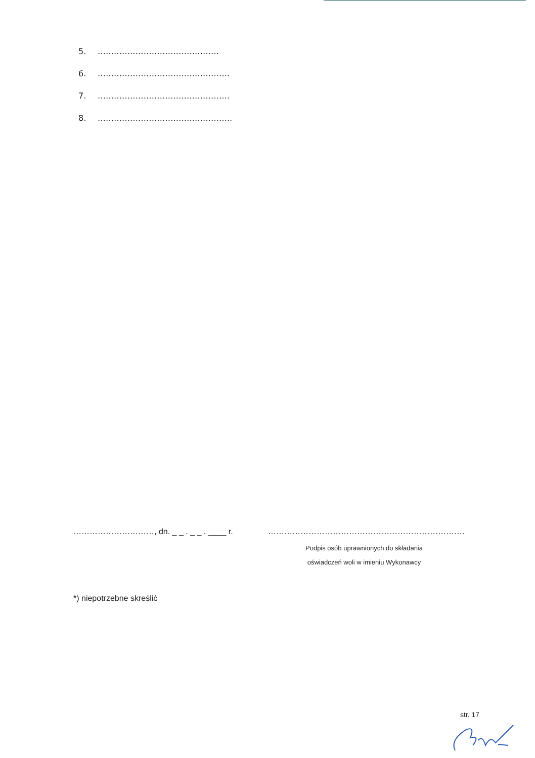5. ………………………………………
6. ………………………………………….
7. ………………………………………….
8. …………………………………………..
…………………………, dn. _ _ . _ _ . ____ r. ……………………………………………………………….
Podpis osób uprawnionych do składania
oświadczeń woli w imieniu Wykonawcy
*) niepotrzebne skreślić
str. 17